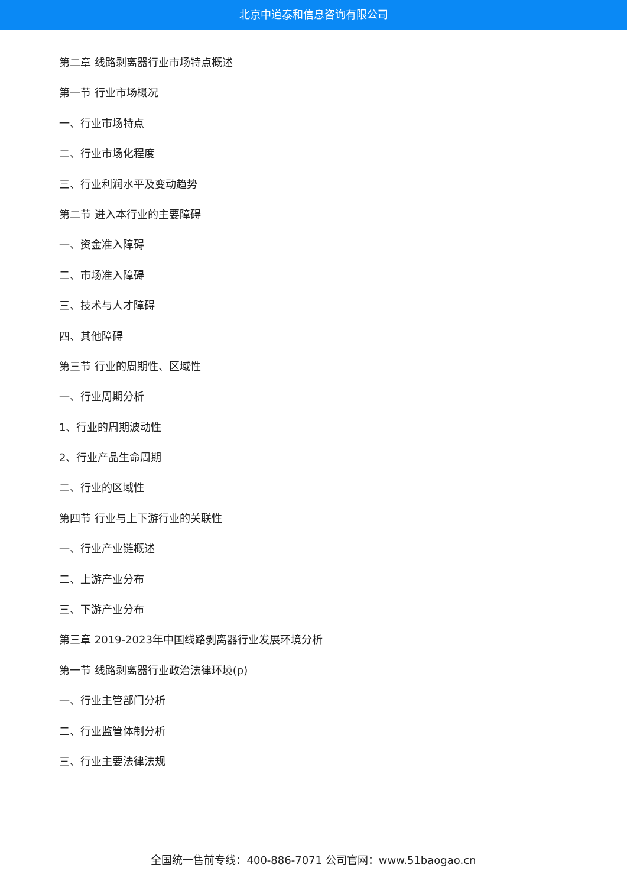北京中道泰和信息咨询有限公司
第二章 线路剥离器行业市场特点概述
第一节 行业市场概况
一、行业市场特点
二、行业市场化程度
三、行业利润水平及变动趋势
第二节 进入本行业的主要障碍
一、资金准入障碍
二、市场准入障碍
三、技术与人才障碍
四、其他障碍
第三节 行业的周期性、区域性
一、行业周期分析
1、行业的周期波动性
2、行业产品生命周期
二、行业的区域性
第四节 行业与上下游行业的关联性
一、行业产业链概述
二、上游产业分布
三、下游产业分布
第三章 2019-2023年中国线路剥离器行业发展环境分析
第一节 线路剥离器行业政治法律环境(p)
一、行业主管部门分析
二、行业监管体制分析
三、行业主要法律法规
全国统一售前专线：400-886-7071 公司官网：www.51baogao.cn